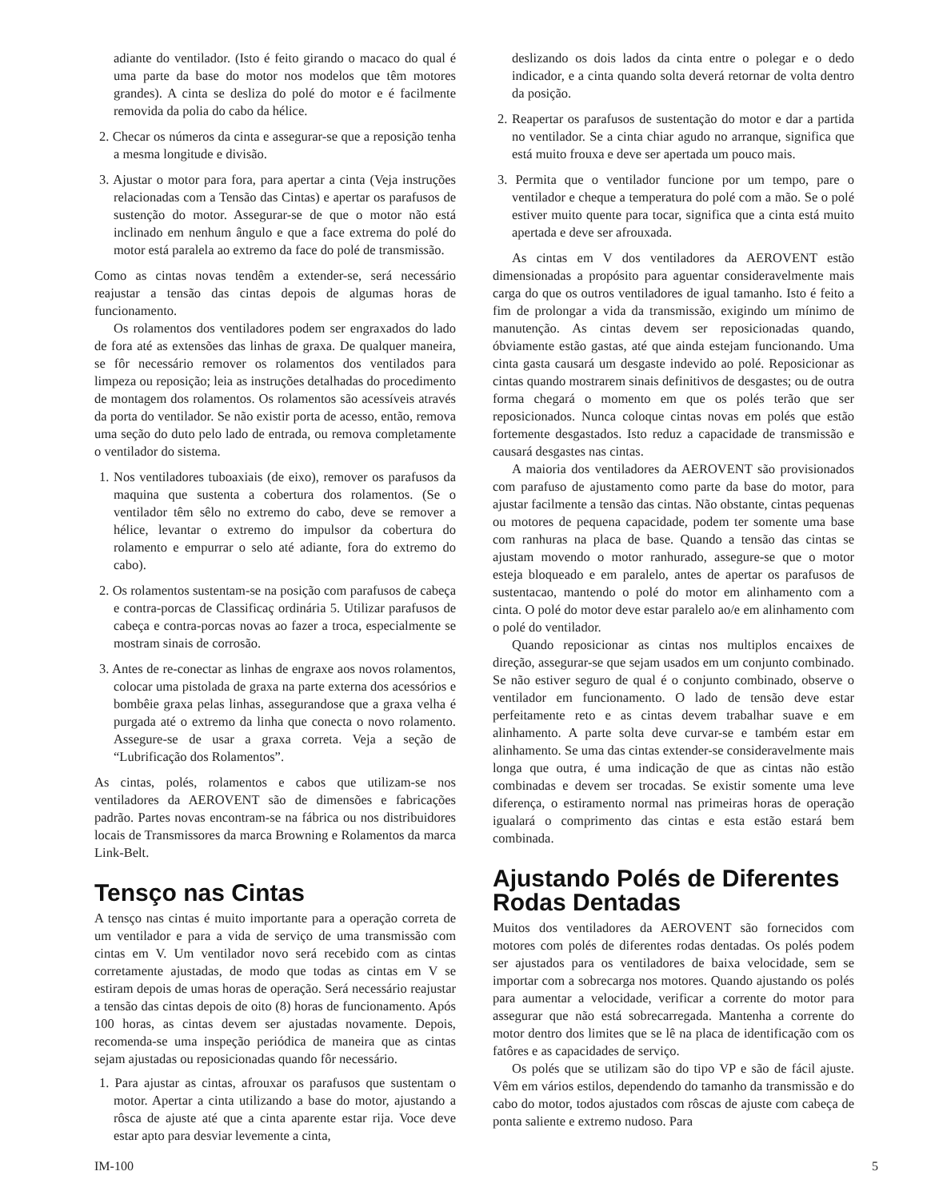adiante do ventilador. (Isto é feito girando o macaco do qual é uma parte da base do motor nos modelos que têm motores grandes). A cinta se desliza do polé do motor e é facilmente removida da polia do cabo da hélice.
2. Checar os números da cinta e assegurar-se que a reposição tenha a mesma longitude e divisão.
3. Ajustar o motor para fora, para apertar a cinta (Veja instruções relacionadas com a Tensão das Cintas) e apertar os parafusos de sustenção do motor. Assegurar-se de que o motor não está inclinado em nenhum ângulo e que a face extrema do polé do motor está paralela ao extremo da face do polé de transmissão.
Como as cintas novas tendêm a extender-se, será necessário reajustar a tensão das cintas depois de algumas horas de funcionamento.
Os rolamentos dos ventiladores podem ser engraxados do lado de fora até as extensões das linhas de graxa. De qualquer maneira, se fôr necessário remover os rolamentos dos ventilados para limpeza ou reposição; leia as instruções detalhadas do procedimento de montagem dos rolamentos. Os rolamentos são acessíveis através da porta do ventilador. Se não existir porta de acesso, então, remova uma seção do duto pelo lado de entrada, ou remova completamente o ventilador do sistema.
1. Nos ventiladores tuboaxiais (de eixo), remover os parafusos da maquina que sustenta a cobertura dos rolamentos. (Se o ventilador têm sêlo no extremo do cabo, deve se remover a hélice, levantar o extremo do impulsor da cobertura do rolamento e empurrar o selo até adiante, fora do extremo do cabo).
2. Os rolamentos sustentam-se na posição com parafusos de cabeça e contra-porcas de Classificaç ordinária 5. Utilizar parafusos de cabeça e contra-porcas novas ao fazer a troca, especialmente se mostram sinais de corrosão.
3. Antes de re-conectar as linhas de engraxe aos novos rolamentos, colocar uma pistolada de graxa na parte externa dos acessórios e bombêie graxa pelas linhas, assegurandose que a graxa velha é purgada até o extremo da linha que conecta o novo rolamento. Assegure-se de usar a graxa correta. Veja a seção de “Lubrificação dos Rolamentos”.
As cintas, polés, rolamentos e cabos que utilizam-se nos ventiladores da AEROVENT são de dimensões e fabricações padrão. Partes novas encontram-se na fábrica ou nos distribuidores locais de Transmissores da marca Browning e Rolamentos da marca Link-Belt.
Tensço nas Cintas
A tensço nas cintas é muito importante para a operação correta de um ventilador e para a vida de serviço de uma transmissão com cintas em V. Um ventilador novo será recebido com as cintas corretamente ajustadas, de modo que todas as cintas em V se estiram depois de umas horas de operação. Será necessário reajustar a tensão das cintas depois de oito (8) horas de funcionamento. Após 100 horas, as cintas devem ser ajustadas novamente. Depois, recomenda-se uma inspeção periódica de maneira que as cintas sejam ajustadas ou reposicionadas quando fôr necessário.
1. Para ajustar as cintas, afrouxar os parafusos que sustentam o motor. Apertar a cinta utilizando a base do motor, ajustando a rôsca de ajuste até que a cinta aparente estar rija. Voce deve estar apto para desviar levemente a cinta,
deslizando os dois lados da cinta entre o polegar e o dedo indicador, e a cinta quando solta deverá retornar de volta dentro da posição.
2. Reapertar os parafusos de sustentação do motor e dar a partida no ventilador. Se a cinta chiar agudo no arranque, significa que está muito frouxa e deve ser apertada um pouco mais.
3. Permita que o ventilador funcione por um tempo, pare o ventilador e cheque a temperatura do polé com a mão. Se o polé estiver muito quente para tocar, significa que a cinta está muito apertada e deve ser afrouxada.
As cintas em V dos ventiladores da AEROVENT estão dimensionadas a propósito para aguentar consideravelmente mais carga do que os outros ventiladores de igual tamanho. Isto é feito a fim de prolongar a vida da transmissão, exigindo um mínimo de manutenção. As cintas devem ser reposicionadas quando, óbviamente estão gastas, até que ainda estejam funcionando. Uma cinta gasta causará um desgaste indevido ao polé. Reposicionar as cintas quando mostrarem sinais definitivos de desgastes; ou de outra forma chegará o momento em que os polés terão que ser reposicionados. Nunca coloque cintas novas em polés que estão fortemente desgastados. Isto reduz a capacidade de transmissão e causará desgastes nas cintas.
A maioria dos ventiladores da AEROVENT são provisionados com parafuso de ajustamento como parte da base do motor, para ajustar facilmente a tensão das cintas. Não obstante, cintas pequenas ou motores de pequena capacidade, podem ter somente uma base com ranhuras na placa de base. Quando a tensão das cintas se ajustam movendo o motor ranhurado, assegure-se que o motor esteja bloqueado e em paralelo, antes de apertar os parafusos de sustentacao, mantendo o polé do motor em alinhamento com a cinta. O polé do motor deve estar paralelo ao/e em alinhamento com o polé do ventilador.
Quando reposicionar as cintas nos multiplos encaixes de direção, assegurar-se que sejam usados em um conjunto combinado. Se não estiver seguro de qual é o conjunto combinado, observe o ventilador em funcionamento. O lado de tensão deve estar perfeitamente reto e as cintas devem trabalhar suave e em alinhamento. A parte solta deve curvar-se e também estar em alinhamento. Se uma das cintas extender-se consideravelmente mais longa que outra, é uma indicação de que as cintas não estão combinadas e devem ser trocadas. Se existir somente uma leve diferença, o estiramento normal nas primeiras horas de operação igualará o comprimento das cintas e esta estão estará bem combinada.
Ajustando Polés de Diferentes Rodas Dentadas
Muitos dos ventiladores da AEROVENT são fornecidos com motores com polés de diferentes rodas dentadas. Os polés podem ser ajustados para os ventiladores de baixa velocidade, sem se importar com a sobrecarga nos motores. Quando ajustando os polés para aumentar a velocidade, verificar a corrente do motor para assegurar que não está sobrecarregada. Mantenha a corrente do motor dentro dos limites que se lê na placa de identificação com os fatôres e as capacidades de serviço.
Os polés que se utilizam são do tipo VP e são de fácil ajuste. Vêm em vários estilos, dependendo do tamanho da transmissão e do cabo do motor, todos ajustados com rôscas de ajuste com cabeça de ponta saliente e extremo nudoso. Para
IM-100 5